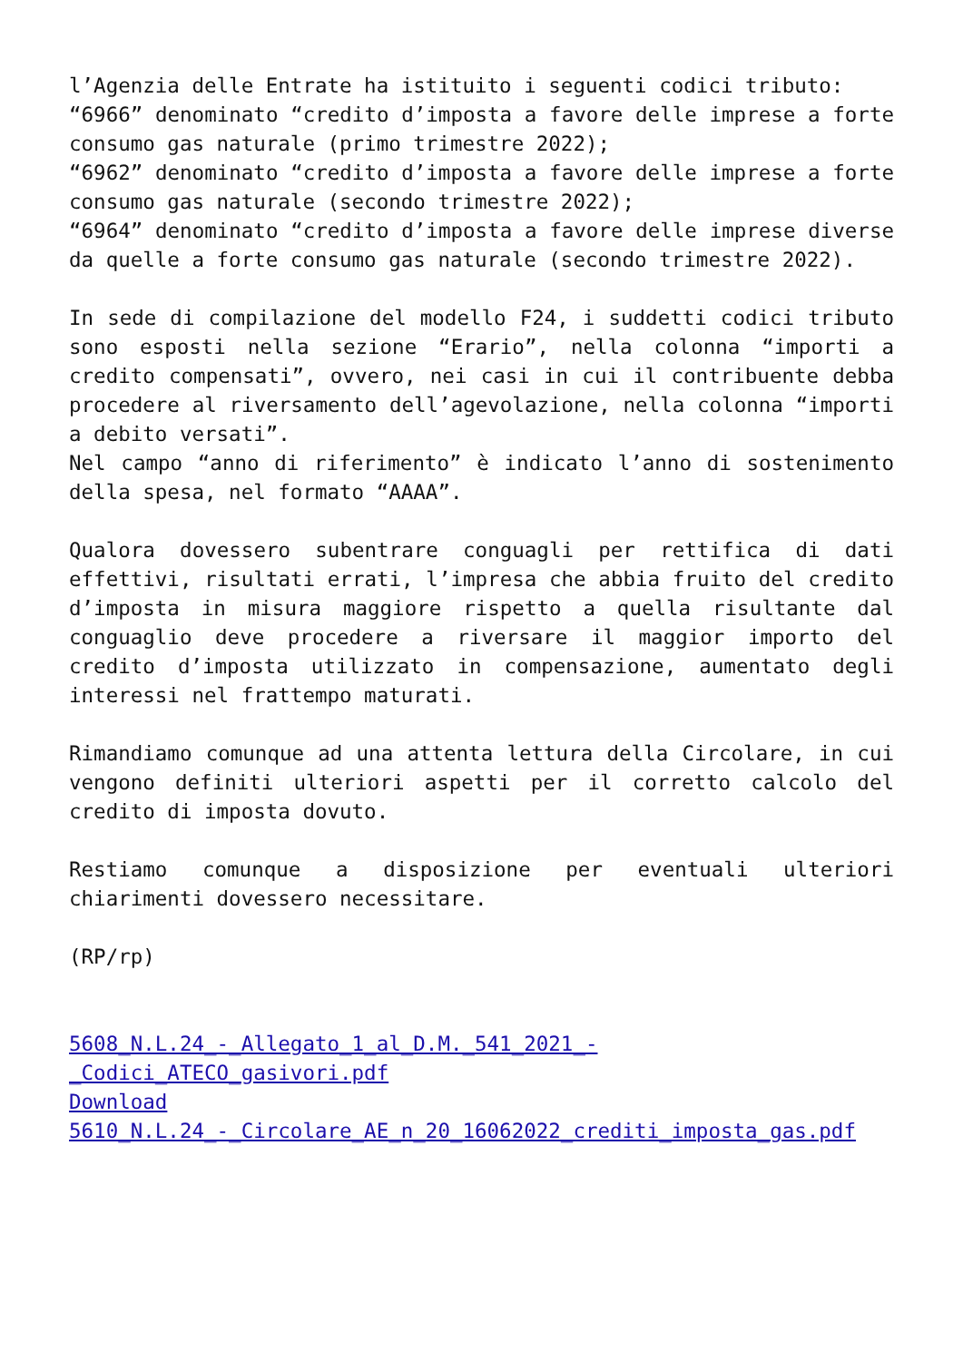l’Agenzia delle Entrate ha istituito i seguenti codici tributo:
“6966” denominato “credito d’imposta a favore delle imprese a forte consumo gas naturale (primo trimestre 2022);
“6962” denominato “credito d’imposta a favore delle imprese a forte consumo gas naturale (secondo trimestre 2022);
“6964” denominato “credito d’imposta a favore delle imprese diverse da quelle a forte consumo gas naturale (secondo trimestre 2022).
In sede di compilazione del modello F24, i suddetti codici tributo sono esposti nella sezione “Erario”, nella colonna “importi a credito compensati”, ovvero, nei casi in cui il contribuente debba procedere al riversamento dell’agevolazione, nella colonna “importi a debito versati”.
Nel campo “anno di riferimento” è indicato l’anno di sostenimento della spesa, nel formato “AAAA”.
Qualora dovessero subentrare conguagli per rettifica di dati effettivi, risultati errati, l’impresa che abbia fruito del credito d’imposta in misura maggiore rispetto a quella risultante dal conguaglio deve procedere a riversare il maggior importo del credito d’imposta utilizzato in compensazione, aumentato degli interessi nel frattempo maturati.
Rimandiamo comunque ad una attenta lettura della Circolare, in cui vengono definiti ulteriori aspetti per il corretto calcolo del credito di imposta dovuto.
Restiamo comunque a disposizione per eventuali ulteriori chiarimenti dovessero necessitare.
(RP/rp)
5608_N.L.24_-_Allegato_1_al_D.M._541_2021_-_Codici_ATECO_gasivori.pdf
Download
5610_N.L.24_-_Circolare_AE_n_20_16062022_crediti_imposta_gas.pdf